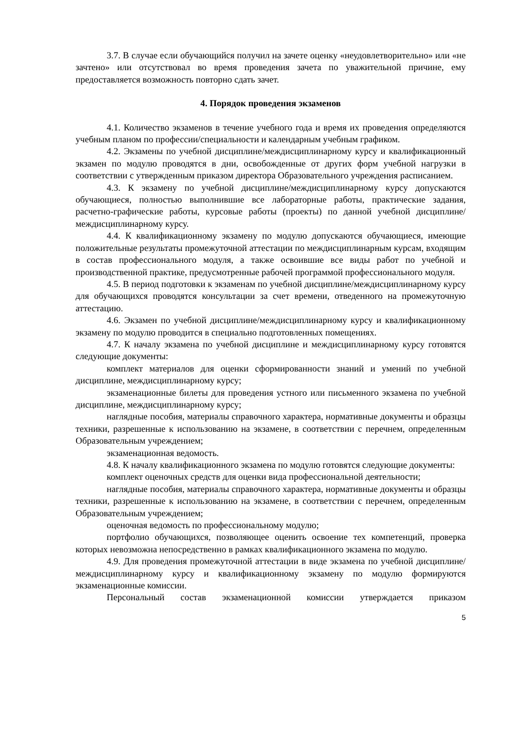3.7. В случае если обучающийся получил на зачете оценку «неудовлетворительно» или «не зачтено» или отсутствовал во время проведения зачета по уважительной причине, ему предоставляется возможность повторно сдать зачет.
4. Порядок проведения экзаменов
4.1. Количество экзаменов в течение учебного года и время их проведения определяются учебным планом по профессии/специальности и календарным учебным графиком.
4.2. Экзамены по учебной дисциплине/междисциплинарному курсу и квалификационный экзамен по модулю проводятся в дни, освобожденные от других форм учебной нагрузки в соответствии с утвержденным приказом директора Образовательного учреждения расписанием.
4.3. К экзамену по учебной дисциплине/междисциплинарному курсу допускаются обучающиеся, полностью выполнившие все лабораторные работы, практические задания, расчетно-графические работы, курсовые работы (проекты) по данной учебной дисциплине/междисциплинарному курсу.
4.4. К квалификационному экзамену по модулю допускаются обучающиеся, имеющие положительные результаты промежуточной аттестации по междисциплинарным курсам, входящим в состав профессионального модуля, а также освоившие все виды работ по учебной и производственной практике, предусмотренные рабочей программой профессионального модуля.
4.5. В период подготовки к экзаменам по учебной дисциплине/междисциплинарному курсу для обучающихся проводятся консультации за счет времени, отведенного на промежуточную аттестацию.
4.6. Экзамен по учебной дисциплине/междисциплинарному курсу и квалификационному экзамену по модулю проводится в специально подготовленных помещениях.
4.7. К началу экзамена по учебной дисциплине и междисциплинарному курсу готовятся следующие документы:
комплект материалов для оценки сформированности знаний и умений по учебной дисциплине, междисциплинарному курсу;
экзаменационные билеты для проведения устного или письменного экзамена по учебной дисциплине, междисциплинарному курсу;
наглядные пособия, материалы справочного характера, нормативные документы и образцы техники, разрешенные к использованию на экзамене, в соответствии с перечнем, определенным Образовательным учреждением;
экзаменационная ведомость.
4.8. К началу квалификационного экзамена по модулю готовятся следующие документы:
комплект оценочных средств для оценки вида профессиональной деятельности;
наглядные пособия, материалы справочного характера, нормативные документы и образцы техники, разрешенные к использованию на экзамене, в соответствии с перечнем, определенным Образовательным учреждением;
оценочная ведомость по профессиональному модулю;
портфолио обучающихся, позволяющее оценить освоение тех компетенций, проверка которых невозможна непосредственно в рамках квалификационного экзамена по модулю.
4.9. Для проведения промежуточной аттестации в виде экзамена по учебной дисциплине/междисциплинарному курсу и квалификационному экзамену по модулю формируются экзаменационные комиссии.
Персональный состав экзаменационной комиссии утверждается приказом
5